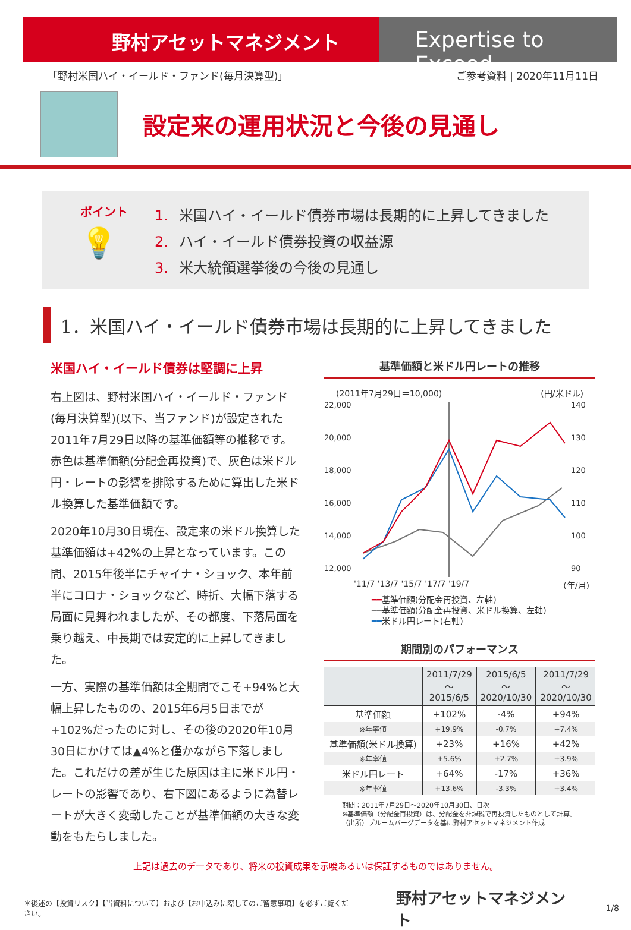野村アセットマネジメント Expertise to Exceed
「野村米国ハイ・イールド・ファンド(毎月決算型)」
ご参考資料 | 2020年11月11日
設定来の運用状況と今後の見通し
ポイント
💡
1. 米国ハイ・イールド債券市場は長期的に上昇してきました
2. ハイ・イールド債券投資の収益源
3. 米大統領選挙後の今後の見通し
1．米国ハイ・イールド債券市場は長期的に上昇してきました
米国ハイ・イールド債券は堅調に上昇
右上図は、野村米国ハイ・イールド・ファンド(毎月決算型)(以下、当ファンド)が設定された2011年7月29日以降の基準価額等の推移です。赤色は基準価額(分配金再投資)で、灰色は米ドル円・レートの影響を排除するために算出した米ドル換算した基準価額です。
2020年10月30日現在、設定来の米ドル換算した基準価額は+42%の上昇となっています。この間、2015年後半にチャイナ・ショック、本年前半にコロナ・ショックなど、時折、大幅下落する局面に見舞われましたが、その都度、下落局面を乗り越え、中長期では安定的に上昇してきました。
一方、実際の基準価額は全期間でこそ+94%と大幅上昇したものの、2015年6月5日までが+102%だったのに対し、その後の2020年10月30日にかけては▲4%と僅かながら下落しました。これだけの差が生じた原因は主に米ドル円・レートの影響であり、右下図にあるように為替レートが大きく変動したことが基準価額の大きな変動をもたらしました。
基準価額と米ドル円レートの推移
(2011年7月29日＝10,000) (円/米ドル)
22,000
20,000
18,000
16,000
14,000
12,000
140
130
120
110
100
90
'11/7 '13/7 '15/7 '17/7 '19/7 (年/月)
━━基準価額(分配金再投資、左軸)
━━基準価額(分配金再投資、米ドル換算、左軸)
━━米ドル円レート(右軸)
期間別のパフォーマンス
| | 2011/7/29 ～ 2015/6/5 | 2015/6/5 ～ 2020/10/30 | 2011/7/29 ～ 2020/10/30 |
| --- | --- | --- | --- |
| 基準価額 | +102% | -4% | +94% |
| ※年率値 | +19.9% | -0.7% | +7.4% |
| 基準価額(米ドル換算) | +23% | +16% | +42% |
| ※年率値 | +5.6% | +2.7% | +3.9% |
| 米ドル円レート | +64% | -17% | +36% |
| ※年率値 | +13.6% | -3.3% | +3.4% |
期間：2011年7月29日～2020年10月30日、日次
※基準価額（分配金再投資）は、分配金を非課税で再投資したものとして計算。
（出所）ブルームバーグデータを基に野村アセットマネジメント作成
上記は過去のデータであり、将来の投資成果を示唆あるいは保証するものではありません。
＊後述の【投資リスク】【当資料について】および【お申込みに際してのご留意事項】を必ずご覧ください。 野村アセットマネジメント 1/8